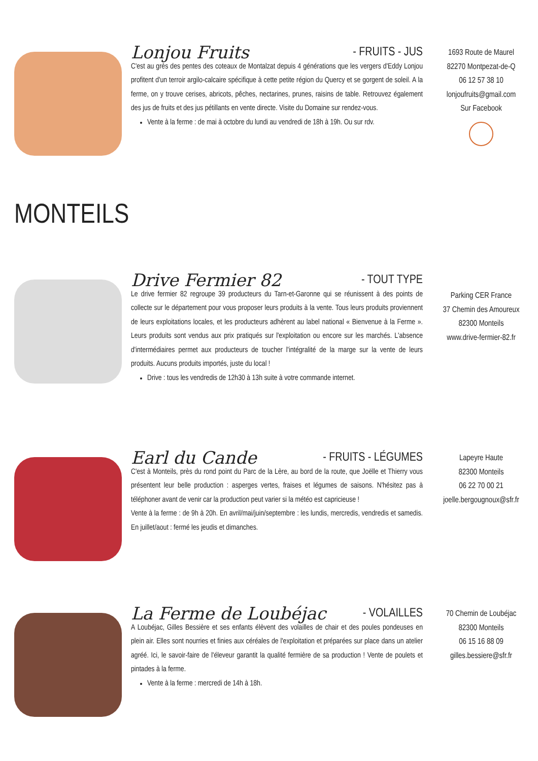Lonjou Fruits - FRUITS - JUS
C'est au grès des pentes des coteaux de Montalzat depuis 4 générations que les vergers d'Eddy Lonjou profitent d'un terroir argilo-calcaire spécifique à cette petite région du Quercy et se gorgent de soleil. A la ferme, on y trouve cerises, abricots, pêches, nectarines, prunes, raisins de table. Retrouvez également des jus de fruits et des jus pétillants en vente directe. Visite du Domaine sur rendez-vous.
Vente à la ferme : de mai à octobre du lundi au vendredi de 18h à 19h. Ou sur rdv.
1693 Route de Maurel
82270 Montpezat-de-Q
06 12 57 38 10
lonjoufruits@gmail.com
Sur Facebook
MONTEILS
Drive Fermier 82 - TOUT TYPE
Le drive fermier 82 regroupe 39 producteurs du Tarn-et-Garonne qui se réunissent à des points de collecte sur le département pour vous proposer leurs produits à la vente. Tous leurs produits proviennent de leurs exploitations locales, et les producteurs adhèrent au label national « Bienvenue à la Ferme ». Leurs produits sont vendus aux prix pratiqués sur l'exploitation ou encore sur les marchés. L'absence d'intermédiaires permet aux producteurs de toucher l'intégralité de la marge sur la vente de leurs produits. Aucuns produits importés, juste du local !
Drive : tous les vendredis de 12h30 à 13h suite à votre commande internet.
Parking CER France
37 Chemin des Amoureux
82300 Monteils
www.drive-fermier-82.fr
Earl du Cande - FRUITS - LÉGUMES
C'est à Monteils, près du rond point du Parc de la Lère, au bord de la route, que Joëlle et Thierry vous présentent leur belle production : asperges vertes, fraises et légumes de saisons. N'hésitez pas à téléphoner avant de venir car la production peut varier si la météo est capricieuse !
Vente à la ferme : de 9h à 20h. En avril/mai/juin/septembre : les lundis, mercredis, vendredis et samedis. En juillet/aout : fermé les jeudis et dimanches.
Lapeyre Haute
82300 Monteils
06 22 70 00 21
joelle.bergougnoux@sfr.fr
La Ferme de Loubéjac - VOLAILLES
A Loubéjac, Gilles Bessière et ses enfants élèvent des volailles de chair et des poules pondeuses en plein air. Elles sont nourries et finies aux céréales de l'exploitation et préparées sur place dans un atelier agréé. Ici, le savoir-faire de l'éleveur garantit la qualité fermière de sa production ! Vente de poulets et pintades à la ferme.
Vente à la ferme : mercredi de 14h à 18h.
70 Chemin de Loubéjac
82300 Monteils
06 15 16 88 09
gilles.bessiere@sfr.fr